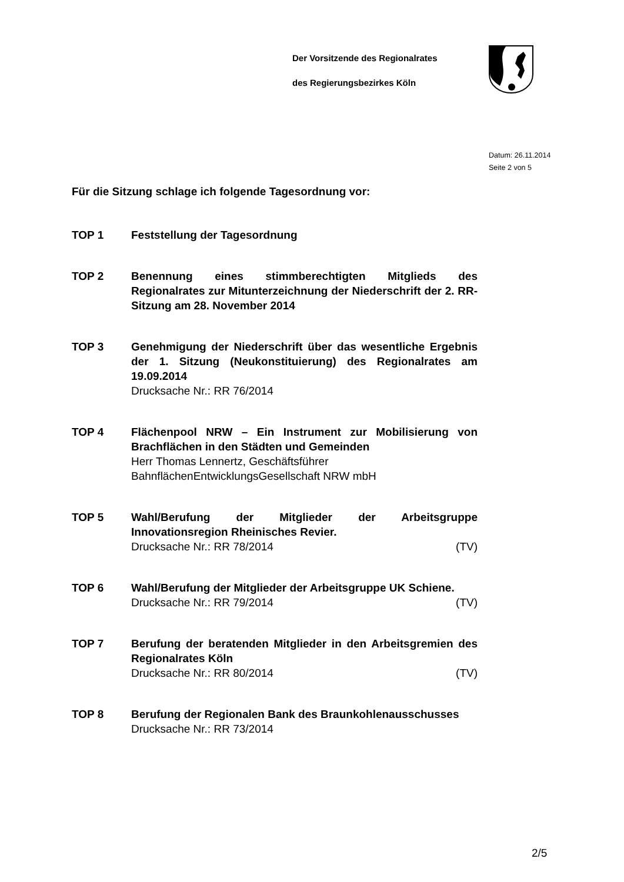Der Vorsitzende des Regionalrates
des Regierungsbezirkes Köln
Datum: 26.11.2014
Seite 2 von 5
Für die Sitzung schlage ich folgende Tagesordnung vor:
TOP 1 Feststellung der Tagesordnung
TOP 2 Benennung eines stimmberechtigten Mitglieds des Regionalrates zur Mitunterzeichnung der Niederschrift der 2. RR-Sitzung am 28. November 2014
TOP 3 Genehmigung der Niederschrift über das wesentliche Ergebnis der 1. Sitzung (Neukonstituierung) des Regionalrates am 19.09.2014
Drucksache Nr.: RR 76/2014
TOP 4 Flächenpool NRW – Ein Instrument zur Mobilisierung von Brachflächen in den Städten und Gemeinden
Herr Thomas Lennertz, Geschäftsführer
BahnflächenEntwicklungsGesellschaft NRW mbH
TOP 5 Wahl/Berufung der Mitglieder der Arbeitsgruppe Innovationsregion Rheinisches Revier.
Drucksache Nr.: RR 78/2014 (TV)
TOP 6 Wahl/Berufung der Mitglieder der Arbeitsgruppe UK Schiene.
Drucksache Nr.: RR 79/2014 (TV)
TOP 7 Berufung der beratenden Mitglieder in den Arbeitsgremien des Regionalrates Köln
Drucksache Nr.: RR 80/2014 (TV)
TOP 8 Berufung der Regionalen Bank des Braunkohlenausschusses
Drucksache Nr.: RR 73/2014
2/5